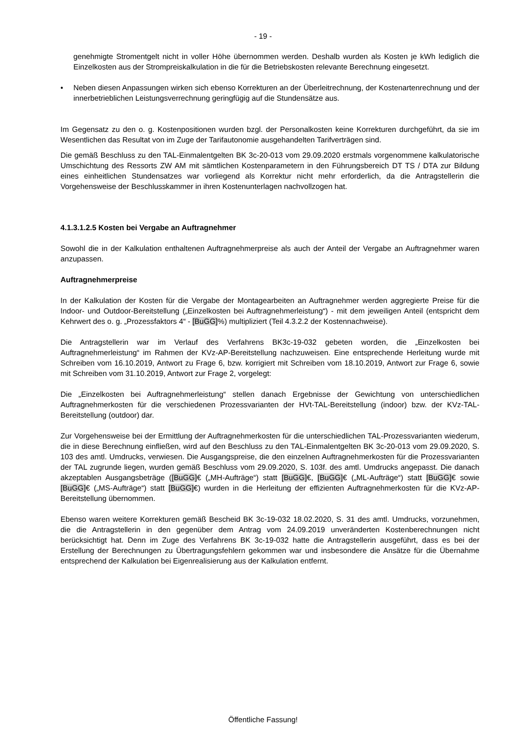- 19 -
genehmigte Stromentgelt nicht in voller Höhe übernommen werden. Deshalb wurden als Kosten je kWh lediglich die Einzelkosten aus der Strompreiskalkulation in die für die Betriebskosten relevante Berechnung eingesetzt.
• Neben diesen Anpassungen wirken sich ebenso Korrekturen an der Überleitrechnung, der Kostenartenrechnung und der innerbetrieblichen Leistungsverrechnung geringfügig auf die Stundensätze aus.
Im Gegensatz zu den o. g. Kostenpositionen wurden bzgl. der Personalkosten keine Korrekturen durchgeführt, da sie im Wesentlichen das Resultat von im Zuge der Tarifautonomie ausgehandelten Tarifverträgen sind.
Die gemäß Beschluss zu den TAL-Einmalentgelten BK 3c-20-013 vom 29.09.2020 erstmals vorgenommene kalkulatorische Umschichtung des Ressorts ZW AM mit sämtlichen Kostenparametern in den Führungsbereich DT TS / DTA zur Bildung eines einheitlichen Stundensatzes war vorliegend als Korrektur nicht mehr erforderlich, da die Antragstellerin die Vorgehensweise der Beschlusskammer in ihren Kostenunterlagen nachvollzogen hat.
4.1.3.1.2.5 Kosten bei Vergabe an Auftragnehmer
Sowohl die in der Kalkulation enthaltenen Auftragnehmerpreise als auch der Anteil der Vergabe an Auftragnehmer waren anzupassen.
Auftragnehmerpreise
In der Kalkulation der Kosten für die Vergabe der Montagearbeiten an Auftragnehmer werden aggregierte Preise für die Indoor- und Outdoor-Bereitstellung („Einzelkosten bei Auftragnehmerleistung“) - mit dem jeweiligen Anteil (entspricht dem Kehrwert des o. g. „Prozessfaktors 4“ - [BuGG]%) multipliziert (Teil 4.3.2.2 der Kostennachweise).
Die Antragstellerin war im Verlauf des Verfahrens BK3c-19-032 gebeten worden, die „Einzelkosten bei Auftragnehmerleistung“ im Rahmen der KVz-AP-Bereitstellung nachzuweisen. Eine entsprechende Herleitung wurde mit Schreiben vom 16.10.2019, Antwort zu Frage 6, bzw. korrigiert mit Schreiben vom 18.10.2019, Antwort zur Frage 6, sowie mit Schreiben vom 31.10.2019, Antwort zur Frage 2, vorgelegt:
Die „Einzelkosten bei Auftragnehmerleistung“ stellen danach Ergebnisse der Gewichtung von unterschiedlichen Auftragnehmerkosten für die verschiedenen Prozessvarianten der HVt-TAL-Bereitstellung (indoor) bzw. der KVz-TAL-Bereitstellung (outdoor) dar.
Zur Vorgehensweise bei der Ermittlung der Auftragnehmerkosten für die unterschiedlichen TAL-Prozessvarianten wiederum, die in diese Berechnung einfließen, wird auf den Beschluss zu den TAL-Einmalentgelten BK 3c-20-013 vom 29.09.2020, S. 103 des amtl. Umdrucks, verwiesen. Die Ausgangspreise, die den einzelnen Auftragnehmerkosten für die Prozessvarianten der TAL zugrunde liegen, wurden gemäß Beschluss vom 29.09.2020, S. 103f. des amtl. Umdrucks angepasst. Die danach akzeptablen Ausgangsbeträge ([BuGG]€ („MH-Aufträge“) statt [BuGG]€, [BuGG]€ („ML-Aufträge“) statt [BuGG]€ sowie [BuGG]€ („MS-Aufträge“) statt [BuGG]€) wurden in die Herleitung der effizienten Auftragnehmerkosten für die KVz-AP-Bereitstellung übernommen.
Ebenso waren weitere Korrekturen gemäß Bescheid BK 3c-19-032 18.02.2020, S. 31 des amtl. Umdrucks, vorzunehmen, die die Antragstellerin in den gegenüber dem Antrag vom 24.09.2019 unveränderten Kostenberechnungen nicht berücksichtigt hat. Denn im Zuge des Verfahrens BK 3c-19-032 hatte die Antragstellerin ausgeführt, dass es bei der Erstellung der Berechnungen zu Übertragungsfehlern gekommen war und insbesondere die Ansätze für die Übernahme entsprechend der Kalkulation bei Eigenrealisierung aus der Kalkulation entfernt.
Öffentliche Fassung!